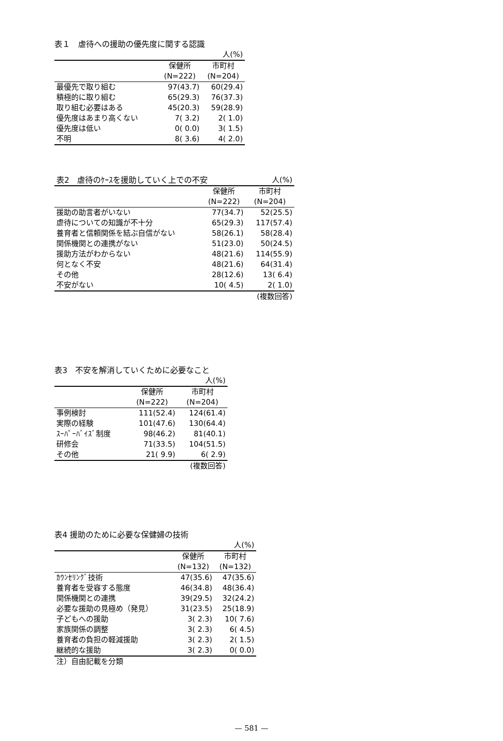表１　虐待への援助の優先度に関する認識
| 人(%) | | |
| | 保健所 | 市町村 |
| | (N=222) | (N=204) |
| 最優先で取り組む | 97(43.7) | 60(29.4) |
| 積極的に取り組む | 65(29.3) | 76(37.3) |
| 取り組む必要はある | 45(20.3) | 59(28.9) |
| 優先度はあまり高くない | 7( 3.2) | 2( 1.0) |
| 優先度は低い | 0( 0.0) | 3( 1.5) |
| 不明 | 8( 3.6) | 4( 2.0) |
| 表2 虐待のｹｰｽを援助していく上での不安 | | 人(%) |
| | 保健所 | 市町村 |
| | (N=222) | (N=204) |
| 援助の助言者がいない | 77(34.7) | 52(25.5) |
| 虐待についての知識が不十分 | 65(29.3) | 117(57.4) |
| 養育者と信頼関係を結ぶ自信がない | 58(26.1) | 58(28.4) |
| 関係機関との連携がない | 51(23.0) | 50(24.5) |
| 援助方法がわからない | 48(21.6) | 114(55.9) |
| 何となく不安 | 48(21.6) | 64(31.4) |
| その他 | 28(12.6) | 13( 6.4) |
| 不安がない | 10( 4.5) | 2( 1.0) |
| (複数回答) | | |
表3　不安を解消していくために必要なこと
| 人(%) | | |
| | 保健所 | 市町村 |
| | (N=222) | (N=204) |
| 事例検討 | 111(52.4) | 124(61.4) |
| 実際の経験 | 101(47.6) | 130(64.4) |
| ｽｰﾊﾟｰﾊﾞｲｽﾞ制度 | 98(46.2) | 81(40.1) |
| 研修会 | 71(33.5) | 104(51.5) |
| その他 | 21( 9.9) | 6( 2.9) |
| (複数回答) | | |
表4 援助のために必要な保健婦の技術
| 人(%) | | |
| | 保健所 | 市町村 |
| | (N=132) | (N=132) |
| ｶｳﾝｾﾘﾝｸﾞ技術 | 47(35.6) | 47(35.6) |
| 養育者を受容する態度 | 46(34.8) | 48(36.4) |
| 関係機関との連携 | 39(29.5) | 32(24.2) |
| 必要な援助の見極め（発見） | 31(23.5) | 25(18.9) |
| 子どもへの援助 | 3( 2.3) | 10( 7.6) |
| 家族関係の調整 | 3( 2.3) | 6( 4.5) |
| 養育者の負担の軽減援助 | 3( 2.3) | 2( 1.5) |
| 継続的な援助 | 3( 2.3) | 0( 0.0) |
| 注）自由記載を分類 | | |
— 581 —